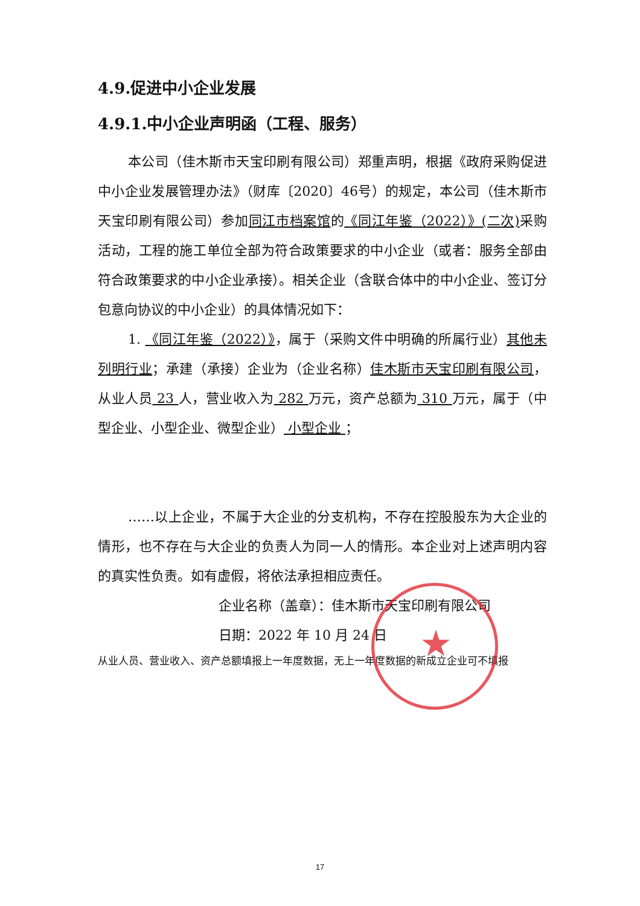4.9.促进中小企业发展
4.9.1.中小企业声明函（工程、服务）
本公司（佳木斯市天宝印刷有限公司）郑重声明，根据《政府采购促进中小企业发展管理办法》（财库〔2020〕46号）的规定，本公司（佳木斯市天宝印刷有限公司）参加同江市档案馆的《同江年鉴（2022）》(二次) 采购活动，工程的施工单位全部为符合政策要求的中小企业（或者：服务全部由 符合政策要求的中小企业承接）。相关企业（含联合体中的中小企业、签订分包意向协议的中小企业）的具体情况如下：
1. 《同江年鉴（2022）》，属于（采购文件中明确的所属行业）其他未列明行业；承建（承接）企业为（企业名称）佳木斯市天宝印刷有限公司，从业人员 23 人，营业收入为 282 万元，资产总额为 310 万元，属于（中型企业、小型企业、微型企业） 小型企业 ；
……以上企业，不属于大企业的分支机构，不存在控股股东为大企业的情形，也不存在与大企业的负责人为同一人的情形。本企业对上述声明内容的真实性负责。如有虚假，将依法承担相应责任。
企业名称（盖章）：佳木斯市天宝印刷有限公司
日期：2022 年 10 月 24 日
从业人员、营业收入、资产总额填报上一年度数据，无上一年度数据的新成立企业可不填报
★
17